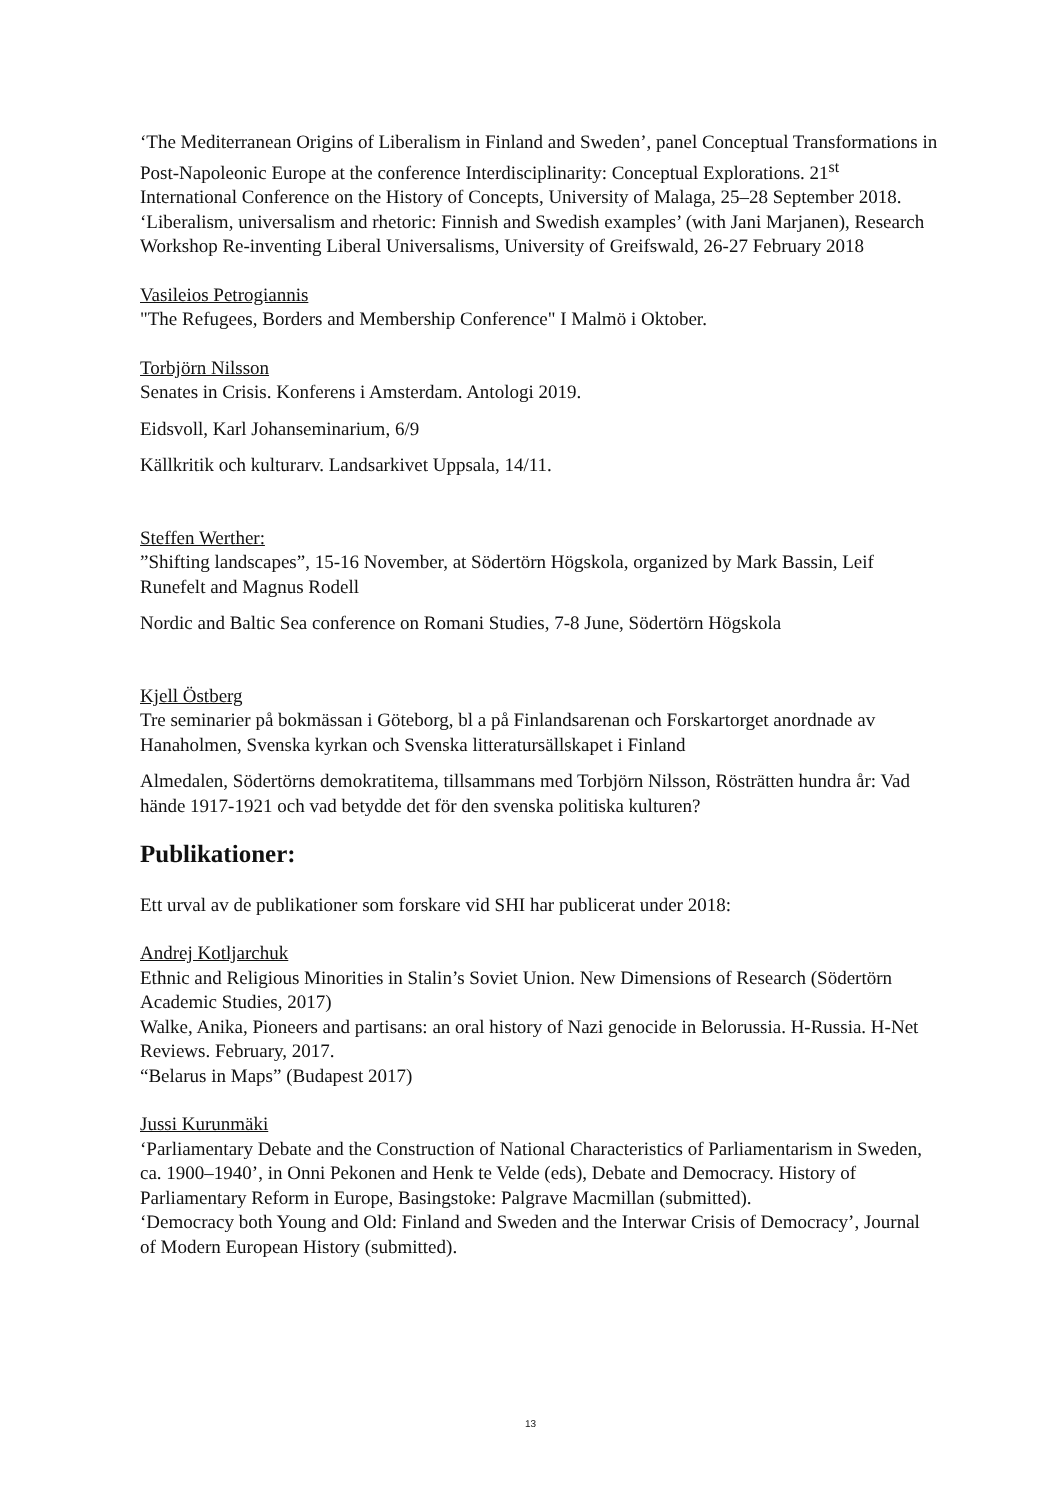‘The Mediterranean Origins of Liberalism in Finland and Sweden’, panel Conceptual Transformations in Post-Napoleonic Europe at the conference Interdisciplinarity: Conceptual Explorations. 21<sup>st</sup> International Conference on the History of Concepts, University of Malaga, 25–28 September 2018.
‘Liberalism, universalism and rhetoric: Finnish and Swedish examples’ (with Jani Marjanen), Research Workshop Re-inventing Liberal Universalisms, University of Greifswald, 26-27 February 2018
Vasileios Petrogiannis
"The Refugees, Borders and Membership Conference" I Malmö i Oktober.
Torbjörn Nilsson
Senates in Crisis. Konferens i Amsterdam. Antologi 2019.
Eidsvoll, Karl Johanseminarium, 6/9
Källkritik och kulturarv. Landsarkivet Uppsala, 14/11.
Steffen Werther:
”Shifting landscapes”, 15-16 November, at Södertörn Högskola, organized by Mark Bassin, Leif Runefelt and Magnus Rodell
Nordic and Baltic Sea conference on Romani Studies, 7-8 June, Södertörn Högskola
Kjell Östberg
Tre seminarier på bokmässan i Göteborg, bl a på Finlandsarenan och Forskartorget anordnade av Hanaholmen, Svenska kyrkan och Svenska litteratursällskapet i Finland
Almedalen, Södertörns demokratitema, tillsammans med Torbjörn Nilsson, Rösträtten hundra år: Vad hände 1917-1921 och vad betydde det för den svenska politiska kulturen?
Publikationer:
Ett urval av de publikationer som forskare vid SHI har publicerat under 2018:
Andrej Kotljarchuk
Ethnic and Religious Minorities in Stalin’s Soviet Union. New Dimensions of Research (Södertörn Academic Studies, 2017)
Walke, Anika, Pioneers and partisans: an oral history of Nazi genocide in Belorussia. H-Russia. H-Net Reviews. February, 2017.
“Belarus in Maps” (Budapest 2017)
Jussi Kurunmäki
‘Parliamentary Debate and the Construction of National Characteristics of Parliamentarism in Sweden, ca. 1900–1940’, in Onni Pekonen and Henk te Velde (eds), Debate and Democracy. History of Parliamentary Reform in Europe, Basingstoke: Palgrave Macmillan (submitted).
‘Democracy both Young and Old: Finland and Sweden and the Interwar Crisis of Democracy’, Journal of Modern European History (submitted).
13